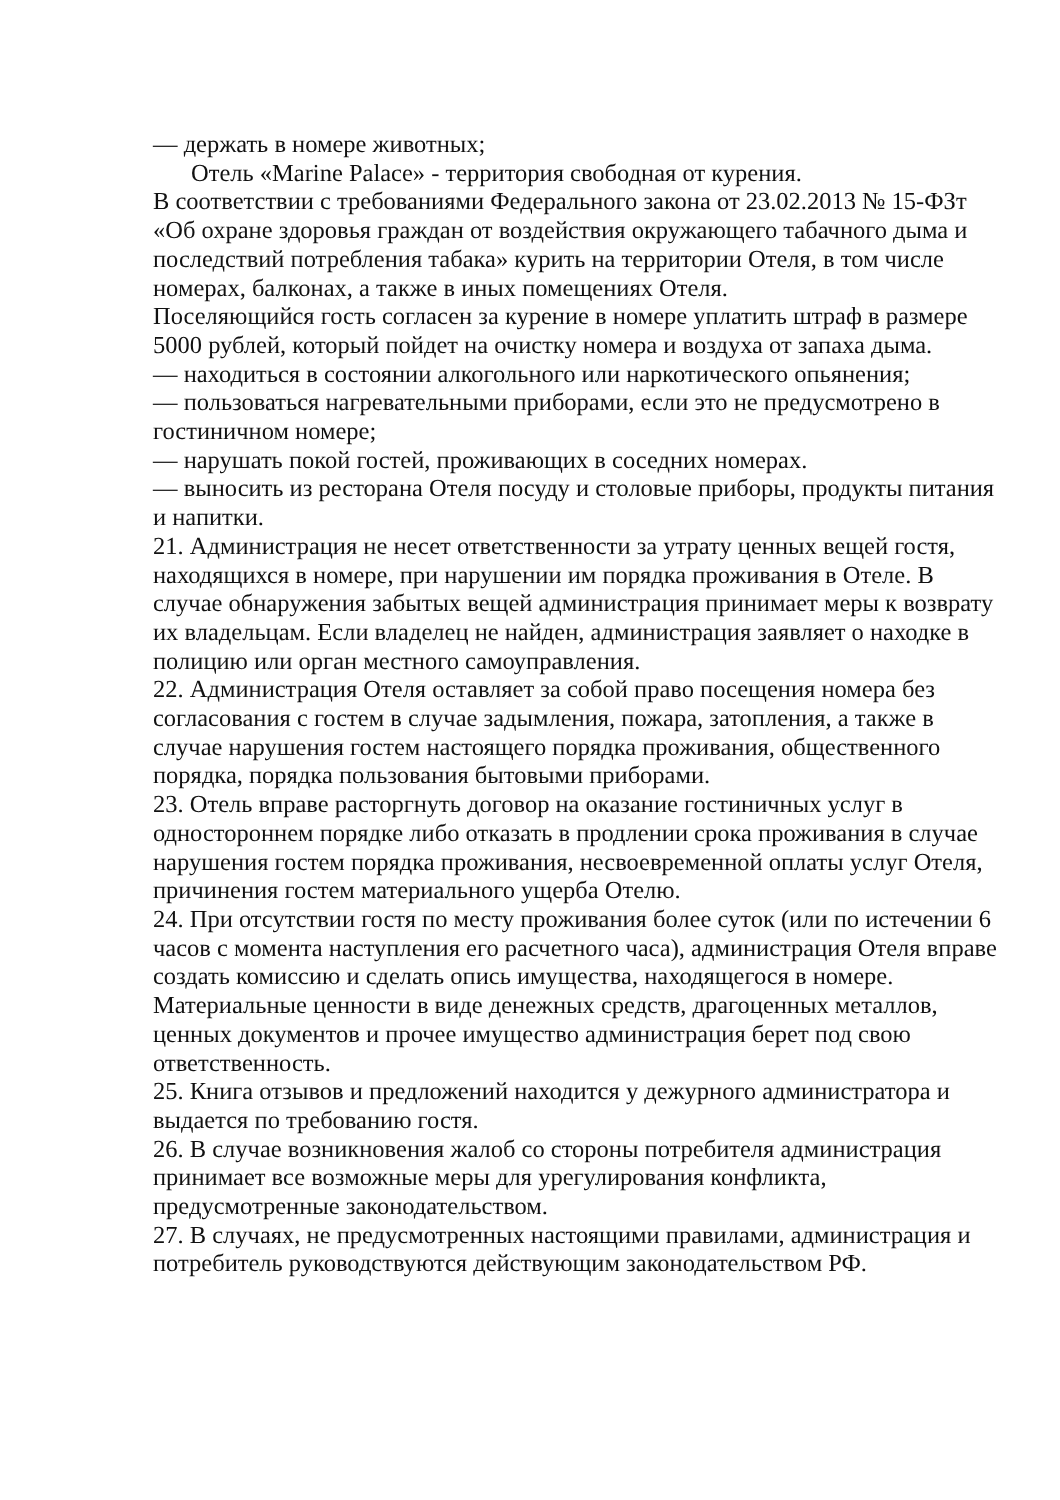— держать в номере животных;
Отель «Marine Palace» - территория свободная от курения.
В соответствии с требованиями Федерального закона от 23.02.2013 № 15-ФЗт «Об охране здоровья граждан от воздействия окружающего табачного дыма и последствий потребления табака» курить на территории Отеля, в том числе номерах, балконах, а также в иных помещениях Отеля.
Поселяющийся гость согласен за курение в номере уплатить штраф в размере 5000 рублей, который пойдет на очистку номера и воздуха от запаха дыма.
— находиться в состоянии алкогольного или наркотического опьянения;
— пользоваться нагревательными приборами, если это не предусмотрено в гостиничном номере;
— нарушать покой гостей, проживающих в соседних номерах.
— выносить из ресторана Отеля посуду и столовые приборы, продукты питания и напитки.
21. Администрация не несет ответственности за утрату ценных вещей гостя, находящихся в номере, при нарушении им порядка проживания в Отеле. В случае обнаружения забытых вещей администрация принимает меры к возврату их владельцам. Если владелец не найден, администрация заявляет о находке в полицию или орган местного самоуправления.
22. Администрация Отеля оставляет за собой право посещения номера без согласования с гостем в случае задымления, пожара, затопления, а также в случае нарушения гостем настоящего порядка проживания, общественного порядка, порядка пользования бытовыми приборами.
23. Отель вправе расторгнуть договор на оказание гостиничных услуг в одностороннем порядке либо отказать в продлении срока проживания в случае нарушения гостем порядка проживания, несвоевременной оплаты услуг Отеля, причинения гостем материального ущерба Отелю.
24. При отсутствии гостя по месту проживания более суток (или по истечении 6 часов с момента наступления его расчетного часа), администрация Отеля вправе создать комиссию и сделать опись имущества, находящегося в номере. Материальные ценности в виде денежных средств, драгоценных металлов, ценных документов и прочее имущество администрация берет под свою ответственность.
25. Книга отзывов и предложений находится у дежурного администратора и выдается по требованию гостя.
26. В случае возникновения жалоб со стороны потребителя администрация принимает все возможные меры для урегулирования конфликта, предусмотренные законодательством.
27. В случаях, не предусмотренных настоящими правилами, администрация и потребитель руководствуются действующим законодательством РФ.